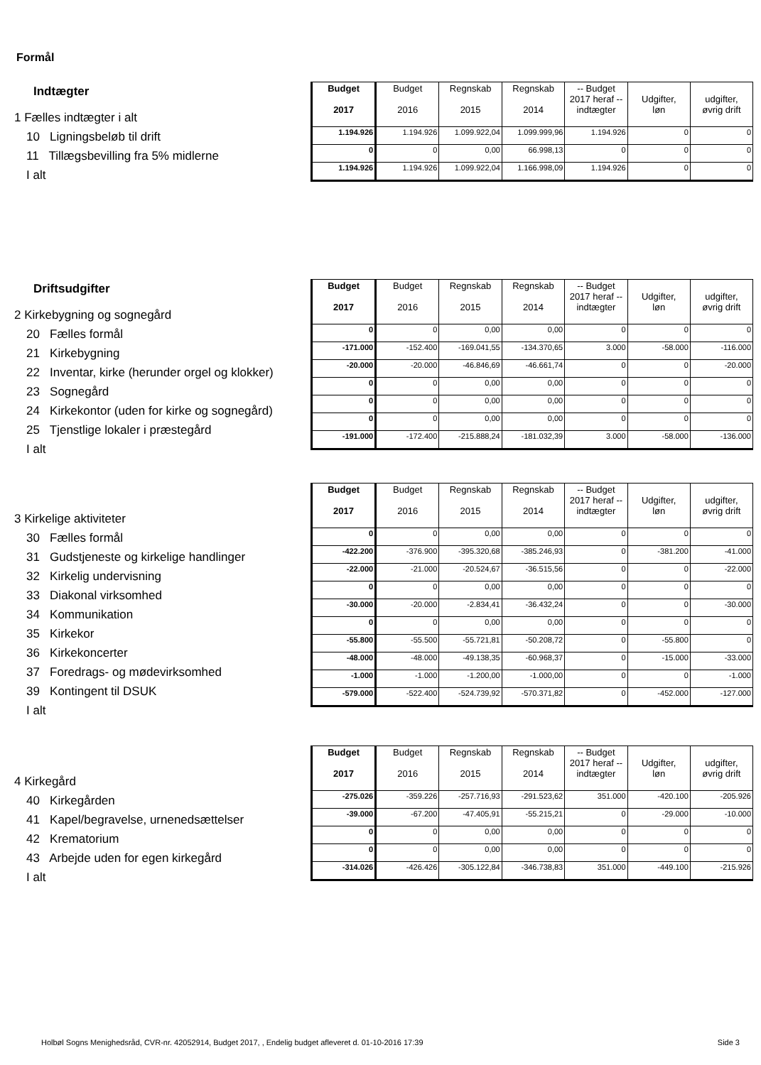Formål
Indtægter
1 Fælles indtægter i alt
10 Ligningsbeløb til drift
11 Tillægsbevilling fra 5% midlerne
I alt
| Budget 2017 | Budget 2016 | Regnskab 2015 | Regnskab 2014 | -- Budget 2017 heraf -- indtægter | Udgifter, løn | udgifter, øvrig drift |
| --- | --- | --- | --- | --- | --- | --- |
| 1.194.926 | 1.194.926 | 1.099.922,04 | 1.099.999,96 | 1.194.926 | 0 | 0 |
| 0 | 0 | 0,00 | 66.998,13 | 0 | 0 | 0 |
| 1.194.926 | 1.194.926 | 1.099.922,04 | 1.166.998,09 | 1.194.926 | 0 | 0 |
Driftsudgifter
2 Kirkebygning og sognegård
20 Fælles formål
21 Kirkebygning
22 Inventar, kirke (herunder orgel og klokker)
23 Sognegård
24 Kirkekontor (uden for kirke og sognegård)
25 Tjenstlige lokaler i præstegård
I alt
| Budget 2017 | Budget 2016 | Regnskab 2015 | Regnskab 2014 | -- Budget 2017 heraf -- indtægter | Udgifter, løn | udgifter, øvrig drift |
| --- | --- | --- | --- | --- | --- | --- |
| 0 | 0 | 0,00 | 0,00 | 0 | 0 | 0 |
| -171.000 | -152.400 | -169.041,55 | -134.370,65 | 3.000 | -58.000 | -116.000 |
| -20.000 | -20.000 | -46.846,69 | -46.661,74 | 0 | 0 | -20.000 |
| 0 | 0 | 0,00 | 0,00 | 0 | 0 | 0 |
| 0 | 0 | 0,00 | 0,00 | 0 | 0 | 0 |
| 0 | 0 | 0,00 | 0,00 | 0 | 0 | 0 |
| -191.000 | -172.400 | -215.888,24 | -181.032,39 | 3.000 | -58.000 | -136.000 |
3 Kirkelige aktiviteter
30 Fælles formål
31 Gudstjeneste og kirkelige handlinger
32 Kirkelig undervisning
33 Diakonal virksomhed
34 Kommunikation
35 Kirkekor
36 Kirkekoncerter
37 Foredrags- og mødevirksomhed
39 Kontingent til DSUK
I alt
| Budget 2017 | Budget 2016 | Regnskab 2015 | Regnskab 2014 | -- Budget 2017 heraf -- indtægter | Udgifter, løn | udgifter, øvrig drift |
| --- | --- | --- | --- | --- | --- | --- |
| 0 | 0 | 0,00 | 0,00 | 0 | 0 | 0 |
| -422.200 | -376.900 | -395.320,68 | -385.246,93 | 0 | -381.200 | -41.000 |
| -22.000 | -21.000 | -20.524,67 | -36.515,56 | 0 | 0 | -22.000 |
| 0 | 0 | 0,00 | 0,00 | 0 | 0 | 0 |
| -30.000 | -20.000 | -2.834,41 | -36.432,24 | 0 | 0 | -30.000 |
| 0 | 0 | 0,00 | 0,00 | 0 | 0 | 0 |
| -55.800 | -55.500 | -55.721,81 | -50.208,72 | 0 | -55.800 | 0 |
| -48.000 | -48.000 | -49.138,35 | -60.968,37 | 0 | -15.000 | -33.000 |
| -1.000 | -1.000 | -1.200,00 | -1.000,00 | 0 | 0 | -1.000 |
| -579.000 | -522.400 | -524.739,92 | -570.371,82 | 0 | -452.000 | -127.000 |
4 Kirkegård
40 Kirkegården
41 Kapel/begravelse, urnenedsættelser
42 Krematorium
43 Arbejde uden for egen kirkegård
I alt
| Budget 2017 | Budget 2016 | Regnskab 2015 | Regnskab 2014 | -- Budget 2017 heraf -- indtægter | Udgifter, løn | udgifter, øvrig drift |
| --- | --- | --- | --- | --- | --- | --- |
| -275.026 | -359.226 | -257.716,93 | -291.523,62 | 351.000 | -420.100 | -205.926 |
| -39.000 | -67.200 | -47.405,91 | -55.215,21 | 0 | -29.000 | -10.000 |
| 0 | 0 | 0,00 | 0,00 | 0 | 0 | 0 |
| 0 | 0 | 0,00 | 0,00 | 0 | 0 | 0 |
| -314.026 | -426.426 | -305.122,84 | -346.738,83 | 351.000 | -449.100 | -215.926 |
Holbøl Sogns Menighedsråd, CVR-nr. 42052914, Budget 2017, , Endelig budget afleveret d. 01-10-2016 17:39 Side 3